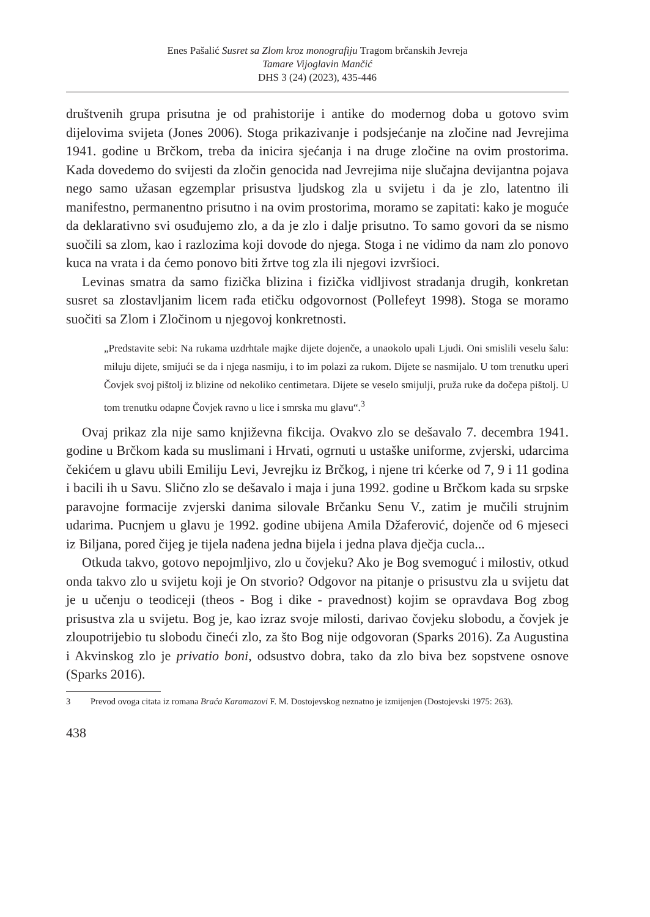Enes Pašalić Susret sa Zlom kroz monografiju Tragom brčanskih Jevreja
Tamare Vijoglavin Mančić
DHS 3 (24) (2023), 435-446
društvenih grupa prisutna je od prahistorije i antike do modernog doba u gotovo svim dijelovima svijeta (Jones 2006). Stoga prikazivanje i podsjećanje na zločine nad Jevrejima 1941. godine u Brčkom, treba da inicira sjećanja i na druge zločine na ovim prostorima. Kada dovedemo do svijesti da zločin genocida nad Jevrejima nije slučajna devijantna pojava nego samo užasan egzemplar prisustva ljudskog zla u svijetu i da je zlo, latentno ili manifestno, permanentno prisutno i na ovim prostorima, moramo se zapitati: kako je moguće da deklarativno svi osuđujemo zlo, a da je zlo i dalje prisutno. To samo govori da se nismo suočili sa zlom, kao i razlozima koji dovode do njega. Stoga i ne vidimo da nam zlo ponovo kuca na vrata i da ćemo ponovo biti žrtve tog zla ili njegovi izvršioci.
Levinas smatra da samo fizička blizina i fizička vidljivost stradanja drugih, konkretan susret sa zlostavljanim licem rađa etičku odgovornost (Pollefeyt 1998). Stoga se moramo suočiti sa Zlom i Zločinom u njegovoj konkretnosti.
„Predstavite sebi: Na rukama uzdrhtale majke dijete dojenče, a unaokolo upali Ljudi. Oni smislili veselu šalu: miluju dijete, smijući se da i njega nasmiju, i to im polazi za rukom. Dijete se nasmijalo. U tom trenutku uperi Čovjek svoj pištolj iz blizine od nekoliko centimetara. Dijete se veselo smijulji, pruža ruke da dočepa pištolj. U tom trenutku odapne Čovjek ravno u lice i smrska mu glavu“.<sup>3</sup>
Ovaj prikaz zla nije samo književna fikcija. Ovakvo zlo se dešavalo 7. decembra 1941. godine u Brčkom kada su muslimani i Hrvati, ogrnuti u ustaške uniforme, zvjerski, udarcima čekićem u glavu ubili Emiliju Levi, Jevrejku iz Brčkog, i njene tri kćerke od 7, 9 i 11 godina i bacili ih u Savu. Slično zlo se dešavalo i maja i juna 1992. godine u Brčkom kada su srpske paravojne formacije zvjerski danima silovale Brčanku Senu V., zatim je mučili strujnim udarima. Pucnjem u glavu je 1992. godine ubijena Amila Džaferović, dojenče od 6 mjeseci iz Biljana, pored čijeg je tijela nađena jedna bijela i jedna plava dječja cucla...
Otkuda takvo, gotovo nepojmljivo, zlo u čovjeku? Ako je Bog svemoguć i milostiv, otkud onda takvo zlo u svijetu koji je On stvorio? Odgovor na pitanje o prisustvu zla u svijetu dat je u učenju o teodiceji (theos - Bog i dike - pravednost) kojim se opravdava Bog zbog prisustva zla u svijetu. Bog je, kao izraz svoje milosti, darivao čovjeku slobodu, a čovjek je zloupotrijebio tu slobodu čineći zlo, za što Bog nije odgovoran (Sparks 2016). Za Augustina i Akvinskog zlo je privatio boni, odsustvo dobra, tako da zlo biva bez sopstvene osnove (Sparks 2016).
3 Prevod ovoga citata iz romana Braća Karamazovi F. M. Dostojevskog neznatno je izmijenjen (Dostojevski 1975: 263).
438